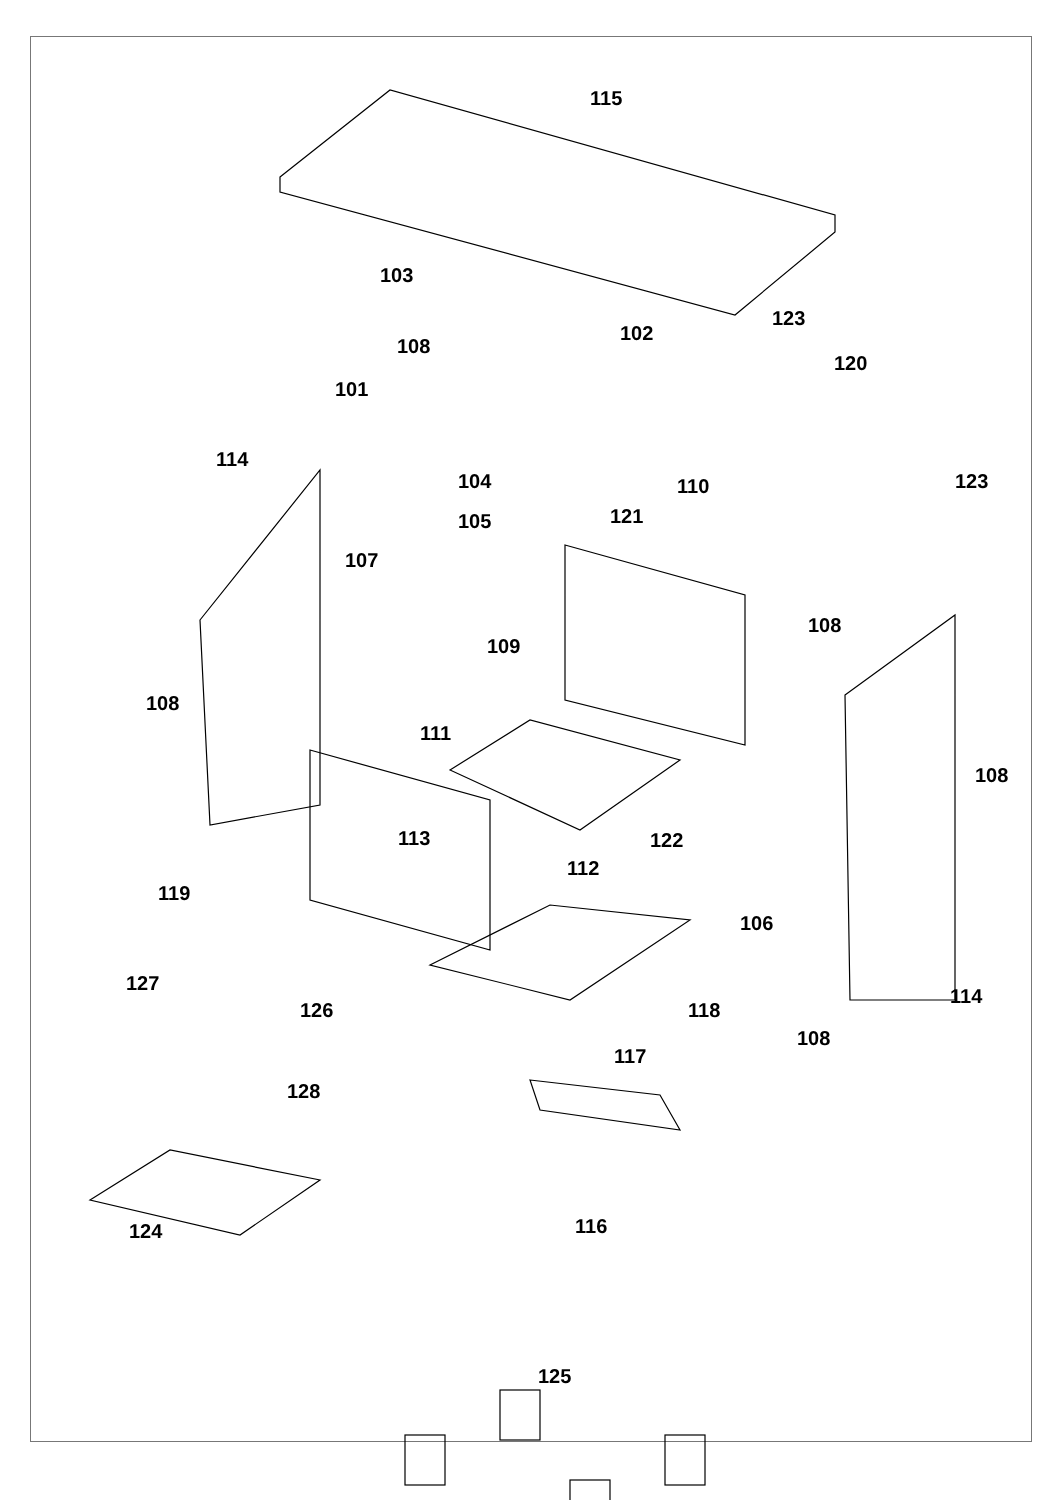115
103
102
108
123
120
101
114
104
123
110
105
121
107
108
109
108
111
108
113
122
112
119
106
127
126
114
118
108
117
128
124
116
125